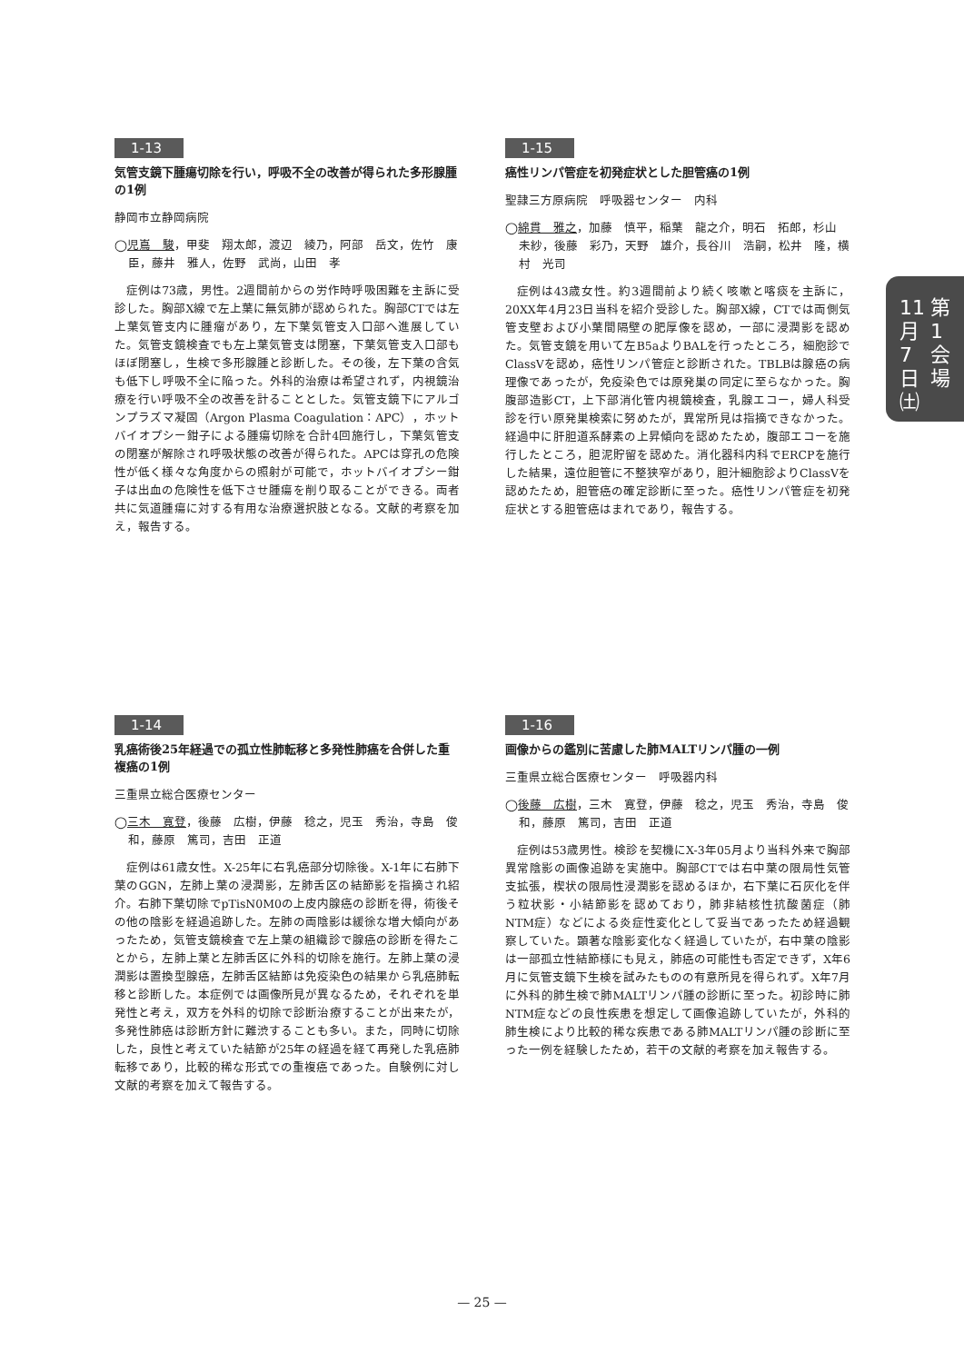1-13
気管支鏡下腫瘍切除を行い，呼吸不全の改善が得られた多形腺腫の1例
静岡市立静岡病院
◯児嶌　駿，甲斐　翔太郎，渡辺　綾乃，阿部　岳文，佐竹　康臣，藤井　雅人，佐野　武尚，山田　孝
症例は73歳，男性。2週間前からの労作時呼吸困難を主訴に受診した。胸部X線で左上葉に無気肺が認められた。胸部CTでは左上葉気管支内に腫瘤があり，左下葉気管支入口部へ進展していた。気管支鏡検査でも左上葉気管支は閉塞，下葉気管支入口部もほぼ閉塞し，生検で多形腺腫と診断した。その後，左下葉の含気も低下し呼吸不全に陥った。外科的治療は希望されず，内視鏡治療を行い呼吸不全の改善を計ることとした。気管支鏡下にアルゴンプラズマ凝固（Argon Plasma Coagulation：APC），ホットバイオプシー鉗子による腫瘍切除を合計4回施行し，下葉気管支の閉塞が解除され呼吸状態の改善が得られた。APCは穿孔の危険性が低く様々な角度からの照射が可能で，ホットバイオプシー鉗子は出血の危険性を低下させ腫瘍を削り取ることができる。両者共に気道腫瘍に対する有用な治療選択肢となる。文献的考察を加え，報告する。
1-15
癌性リンパ管症を初発症状とした胆管癌の1例
聖隷三方原病院　呼吸器センター　内科
◯綿貫　雅之，加藤　慎平，稲葉　龍之介，明石　拓郎，杉山　未紗，後藤　彩乃，天野　雄介，長谷川　浩嗣，松井　隆，横村　光司
症例は43歳女性。約3週間前より続く咳嗽と喀痰を主訴に，20XX年4月23日当科を紹介受診した。胸部X線，CTでは両側気管支壁および小葉間隔壁の肥厚像を認め，一部に浸潤影を認めた。気管支鏡を用いて左B5aよりBALを行ったところ，細胞診でClassVを認め，癌性リンパ管症と診断された。TBLBは腺癌の病理像であったが，免疫染色では原発巣の同定に至らなかった。胸腹部造影CT，上下部消化管内視鏡検査，乳腺エコー，婦人科受診を行い原発巣検索に努めたが，異常所見は指摘できなかった。経過中に肝胆道系酵素の上昇傾向を認めたため，腹部エコーを施行したところ，胆泥貯留を認めた。消化器科内科でERCPを施行した結果，遠位胆管に不整狭窄があり，胆汁細胞診よりClassVを認めたため，胆管癌の確定診断に至った。癌性リンパ管症を初発症状とする胆管癌はまれであり，報告する。
1-14
乳癌術後25年経過での孤立性肺転移と多発性肺癌を合併した重複癌の1例
三重県立総合医療センター
◯三木　寛登，後藤　広樹，伊藤　稔之，児玉　秀治，寺島　俊和，藤原　篤司，吉田　正道
症例は61歳女性。X-25年に右乳癌部分切除後。X-1年に右肺下葉のGGN，左肺上葉の浸潤影，左肺舌区の結節影を指摘され紹介。右肺下葉切除でpTisN0M0の上皮内腺癌の診断を得，術後その他の陰影を経過追跡した。左肺の両陰影は緩徐な増大傾向があったため，気管支鏡検査で左上葉の組織診で腺癌の診断を得たことから，左肺上葉と左肺舌区に外科的切除を施行。左肺上葉の浸潤影は置換型腺癌，左肺舌区結節は免疫染色の結果から乳癌肺転移と診断した。本症例では画像所見が異なるため，それぞれを単発性と考え，双方を外科的切除で診断治療することが出来たが，多発性肺癌は診断方針に難渋することも多い。また，同時に切除した，良性と考えていた結節が25年の経過を経て再発した乳癌肺転移であり，比較的稀な形式での重複癌であった。自験例に対し文献的考察を加えて報告する。
1-16
画像からの鑑別に苦慮した肺MALTリンパ腫の一例
三重県立総合医療センター　呼吸器内科
◯後藤　広樹，三木　寛登，伊藤　稔之，児玉　秀治，寺島　俊和，藤原　篤司，吉田　正道
症例は53歳男性。検診を契機にX-3年05月より当科外来で胸部異常陰影の画像追跡を実施中。胸部CTでは右中葉の限局性気管支拡張，楔状の限局性浸潤影を認めるほか，右下葉に石灰化を伴う粒状影・小結節影を認めており，肺非結核性抗酸菌症（肺NTM症）などによる炎症性変化として妥当であったため経過観察していた。顕著な陰影変化なく経過していたが，右中葉の陰影は一部孤立性結節様にも見え，肺癌の可能性も否定できず，X年6月に気管支鏡下生検を試みたものの有意所見を得られず。X年7月に外科的肺生検で肺MALTリンパ腫の診断に至った。初診時に肺NTM症などの良性疾患を想定して画像追跡していたが，外科的肺生検により比較的稀な疾患である肺MALTリンパ腫の診断に至った一例を経験したため，若干の文献的考察を加え報告する。
11
月
7
日
㈯
第
1
会
場
— 25 —